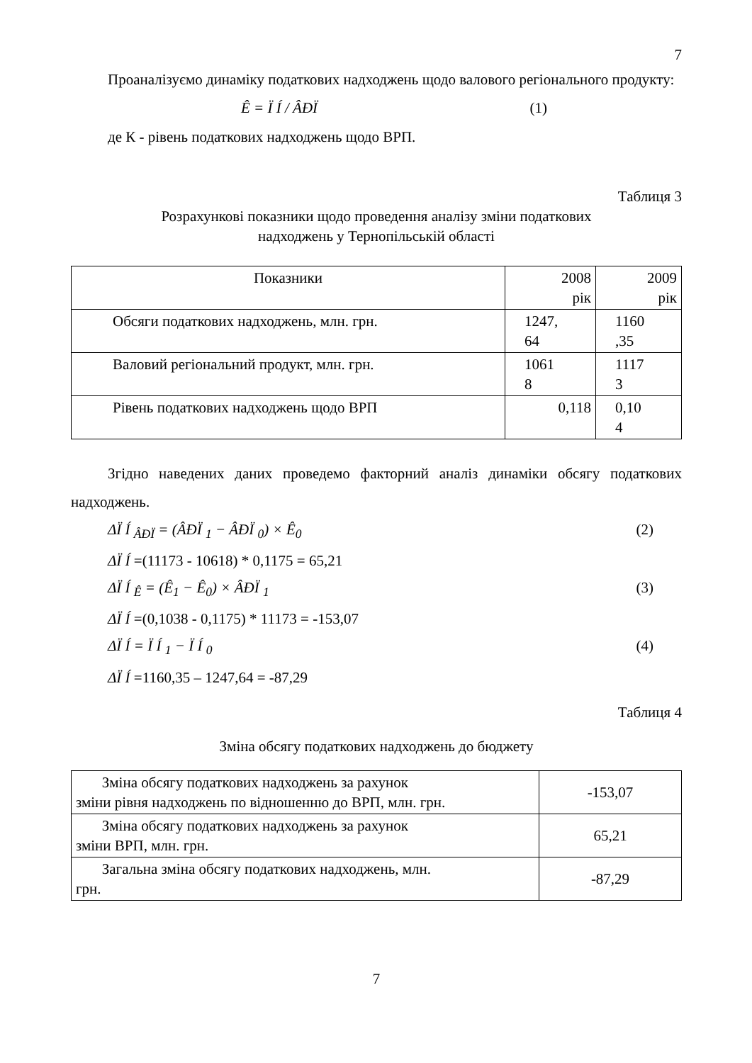7
Проаналізуємо динаміку податкових надходжень щодо валового регіонального продукту:
Ê = Ï Í / ÂÐÏ (1)
де К - рівень податкових надходжень щодо ВРП.
Таблиця 3
Розрахункові показники щодо проведення аналізу зміни податкових
надходжень у Тернопільській області
| Показники | 2008 рік | 2009 рік |
| Обсяги податкових надходжень, млн. грн. | 1247, 64 | 1160 ,35 |
| Валовий регіональний продукт, млн. грн. | 1061 8 | 1117 3 |
| Рівень податкових надходжень щодо ВРП | 0,118 | 0,10 4 |
Згідно наведених даних проведемо факторний аналіз динаміки обсягу податкових надходжень.
ΔÏ Í <sub>ÂÐÏ</sub> = (ÂÐÏ <sub>1</sub> − ÂÐÏ <sub>0</sub>) × Ê<sub>0</sub> (2)
ΔÏ Í =(11173 - 10618) * 0,1175 = 65,21
ΔÏ Í <sub>Ê</sub> = (Ê<sub>1</sub> − Ê<sub>0</sub>) × ÂÐÏ <sub>1</sub> (3)
ΔÏ Í =(0,1038 - 0,1175) * 11173 = -153,07
ΔÏ Í = Ï Í <sub>1</sub> − Ï Í <sub>0</sub> (4)
ΔÏ Í =1160,35 – 1247,64 = -87,29
Таблиця 4
Зміна обсягу податкових надходжень до бюджету
| Зміна обсягу податкових надходжень за рахунок зміни рівня надходжень по відношенню до ВРП, млн. грн. | -153,07 |
| Зміна обсягу податкових надходжень за рахунок зміни ВРП, млн. грн. | 65,21 |
| Загальна зміна обсягу податкових надходжень, млн. грн. | -87,29 |
7